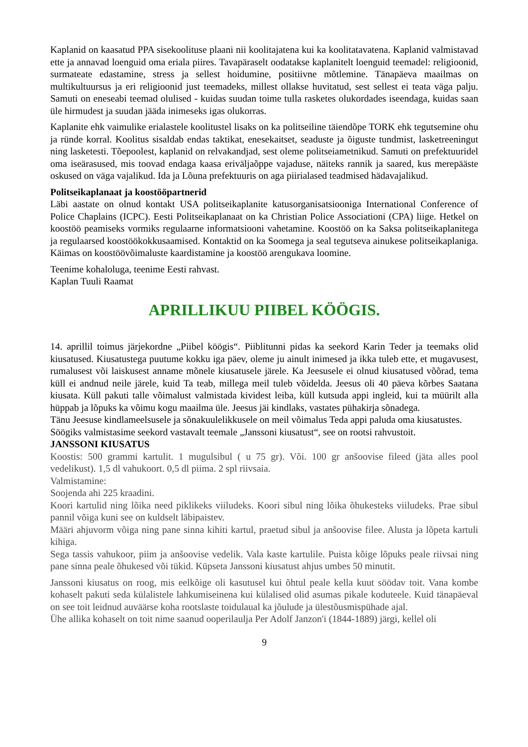Kaplanid on kaasatud PPA sisekoolituse plaani nii koolitajatena kui ka koolitatavatena. Kaplanid valmistavad ette ja annavad loenguid oma eriala piires. Tavapäraselt oodatakse kaplanitelt loenguid teemadel: religioonid, surmateate edastamine, stress ja sellest hoidumine, positiivne mõtlemine. Tänapäeva maailmas on multikultuursus ja eri religioonid just teemadeks, millest ollakse huvitatud, sest sellest ei teata väga palju. Samuti on eneseabi teemad olulised - kuidas suudan toime tulla rasketes olukordades iseendaga, kuidas saan üle hirmudest ja suudan jääda inimeseks igas olukorras.
Kaplanite ehk vaimulike erialastele koolitustel lisaks on ka politseiline täiendõpe TORK ehk tegutsemine ohu ja ründe korral. Koolitus sisaldab endas taktikat, enesekaitset, seaduste ja õiguste tundmist, lasketreeningut ning lasketesti. Tõepoolest, kaplanid on relvakandjad, sest oleme politseiametnikud. Samuti on prefektuuridel oma iseärasused, mis toovad endaga kaasa eriväljaõppe vajaduse, näiteks rannik ja saared, kus merepääste oskused on väga vajalikud. Ida ja Lõuna prefektuuris on aga piirialased teadmised hädavajalikud.
Politseikaplanaat ja koostööpartnerid
Läbi aastate on olnud kontakt USA politseikaplanite katusorganisatsiooniga International Conference of Police Chaplains (ICPC). Eesti Politseikaplanaat on ka Christian Police Associationi (CPA) liige. Hetkel on koostöö peamiseks vormiks regulaarne informatsiooni vahetamine. Koostöö on ka Saksa politseikaplanitega ja regulaarsed koostöökokkusaamised. Kontaktid on ka Soomega ja seal tegutseva ainukese politseikaplaniga. Käimas on koostöövõimaluste kaardistamine ja koostöö arengukava loomine.
Teenime kohaloluga, teenime Eesti rahvast.
Kaplan Tuuli Raamat
APRILLIKUU PIIBEL KÖÖGIS.
14. aprillil toimus järjekordne „Piibel köögis“. Piiblitunni pidas ka seekord Karin Teder ja teemaks olid kiusatused. Kiusatustega puutume kokku iga päev, oleme ju ainult inimesed ja ikka tuleb ette, et mugavusest, rumalusest või laiskusest anname mõnele kiusatusele järele. Ka Jeesusele ei olnud kiusatused võõrad, tema küll ei andnud neile järele, kuid Ta teab, millega meil tuleb võidelda. Jeesus oli 40 päeva kõrbes Saatana kiusata. Küll pakuti talle võimalust valmistada kividest leiba, küll kutsuda appi ingleid, kui ta müürilt alla hüppab ja lõpuks ka võimu kogu maailma üle. Jeesus jäi kindlaks, vastates pühakirja sõnadega.
Tänu Jeesuse kindlameelsusele ja sõnakuulelikkusele on meil võimalus Teda appi paluda oma kiusatustes.
Söögiks valmistasime seekord vastavalt teemale „Janssoni kiusatust“, see on rootsi rahvustoit.
JANSSONI KIUSATUS
Koostis: 500 grammi kartulit. 1 mugulsibul ( u 75 gr). Või. 100 gr anšoovise fileed (jäta alles pool vedelikust). 1,5 dl vahukoort. 0,5 dl piima. 2 spl riivsaia.
Valmistamine:
Soojenda ahi 225 kraadini.
Koori kartulid ning lõika need piklikeks viiludeks. Koori sibul ning lõika õhukesteks viiludeks. Prae sibul pannil võiga kuni see on kuldselt läbipaistev.
Määri ahjuvorm võiga ning pane sinna kihiti kartul, praetud sibul ja anšoovise filee. Alusta ja lõpeta kartuli kihiga.
Sega tassis vahukoor, piim ja anšoovise vedelik. Vala kaste kartulile. Puista kõige lõpuks peale riivsai ning pane sinna peale õhukesed või tükid. Küpseta Janssoni kiusatust ahjus umbes 50 minutit.
Janssoni kiusatus on roog, mis eelkõige oli kasutusel kui õhtul peale kella kuut söödav toit. Vana kombe kohaselt pakuti seda külalistele lahkumiseinena kui külalised olid asumas pikale koduteele. Kuid tänapäeval on see toit leidnud auväärse koha rootslaste toidulaual ka jõulude ja ülestõusmispühade ajal.
Ühe allika kohaselt on toit nime saanud ooperilaulja Per Adolf Janzon'i (1844-1889) järgi, kellel oli
9